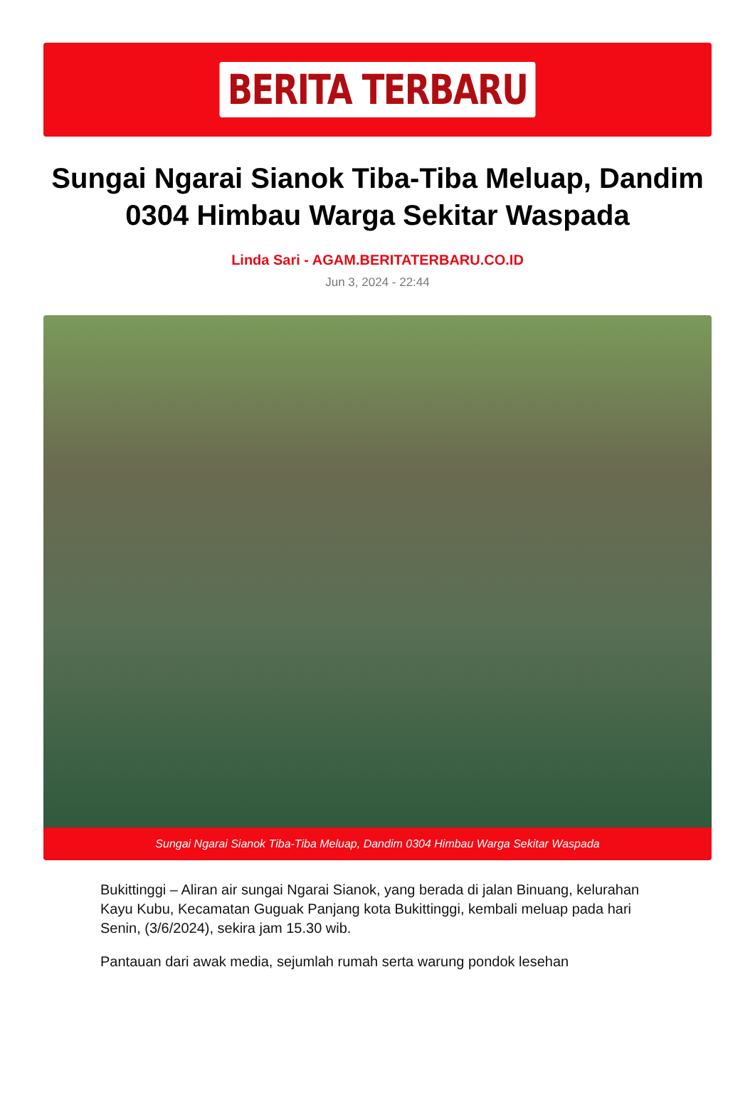BERITA TERBARU
Sungai Ngarai Sianok Tiba-Tiba Meluap, Dandim 0304 Himbau Warga Sekitar Waspada
Linda Sari - AGAM.BERITATERBARU.CO.ID
Jun 3, 2024 - 22:44
Sungai Ngarai Sianok Tiba-Tiba Meluap, Dandim 0304 Himbau Warga Sekitar Waspada
Bukittinggi – Aliran air sungai Ngarai Sianok, yang berada di jalan Binuang, kelurahan Kayu Kubu, Kecamatan Guguak Panjang kota Bukittinggi, kembali meluap pada hari Senin, (3/6/2024), sekira jam 15.30 wib.
Pantauan dari awak media, sejumlah rumah serta warung pondok lesehan